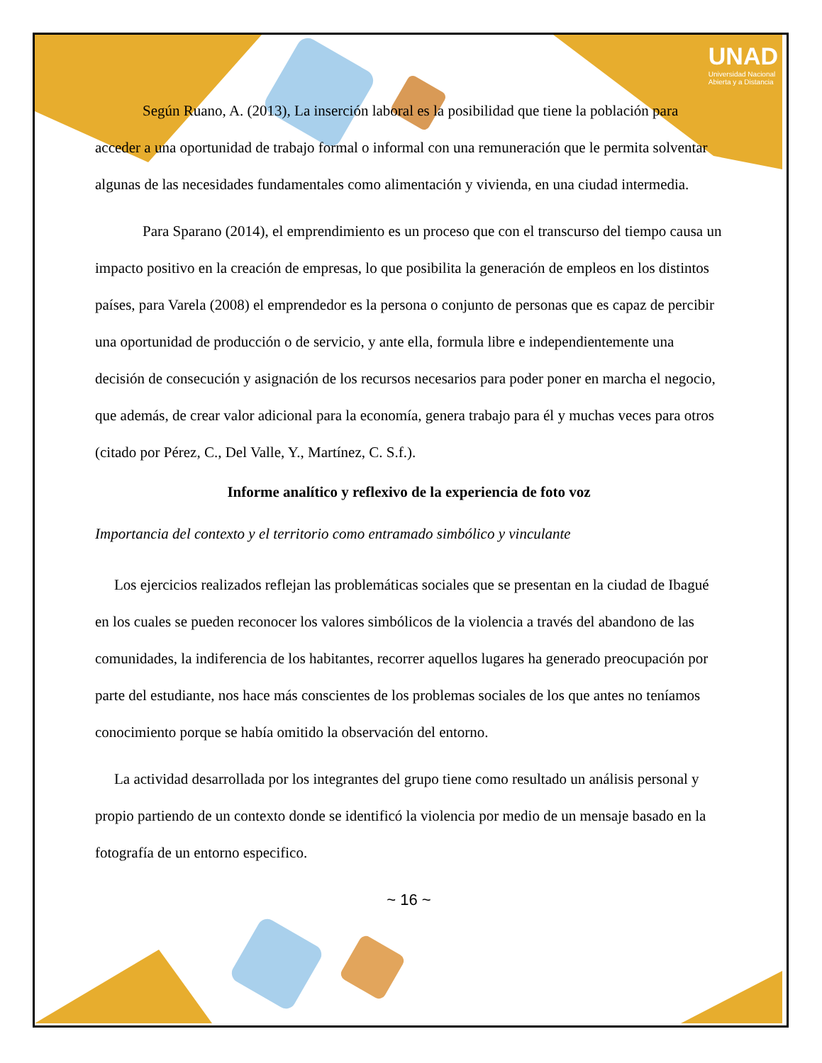UNAD
Universidad Nacional
Abierta y a Distancia
Según Ruano, A. (2013), La inserción laboral es la posibilidad que tiene la población para acceder a una oportunidad de trabajo formal o informal con una remuneración que le permita solventar algunas de las necesidades fundamentales como alimentación y vivienda, en una ciudad intermedia.
Para Sparano (2014), el emprendimiento es un proceso que con el transcurso del tiempo causa un impacto positivo en la creación de empresas, lo que posibilita la generación de empleos en los distintos países, para Varela (2008) el emprendedor es la persona o conjunto de personas que es capaz de percibir una oportunidad de producción o de servicio, y ante ella, formula libre e independientemente una decisión de consecución y asignación de los recursos necesarios para poder poner en marcha el negocio, que además, de crear valor adicional para la economía, genera trabajo para él y muchas veces para otros (citado por Pérez, C., Del Valle, Y., Martínez, C. S.f.).
Informe analítico y reflexivo de la experiencia de foto voz
Importancia del contexto y el territorio como entramado simbólico y vinculante
Los ejercicios realizados reflejan las problemáticas sociales que se presentan en la ciudad de Ibagué en los cuales se pueden reconocer los valores simbólicos de la violencia a través del abandono de las comunidades, la indiferencia de los habitantes, recorrer aquellos lugares ha generado preocupación por parte del estudiante, nos hace más conscientes de los problemas sociales de los que antes no teníamos conocimiento porque se había omitido la observación del entorno.
La actividad desarrollada por los integrantes del grupo tiene como resultado un análisis personal y propio partiendo de un contexto donde se identificó la violencia por medio de un mensaje basado en la fotografía de un entorno especifico.
~ 16 ~